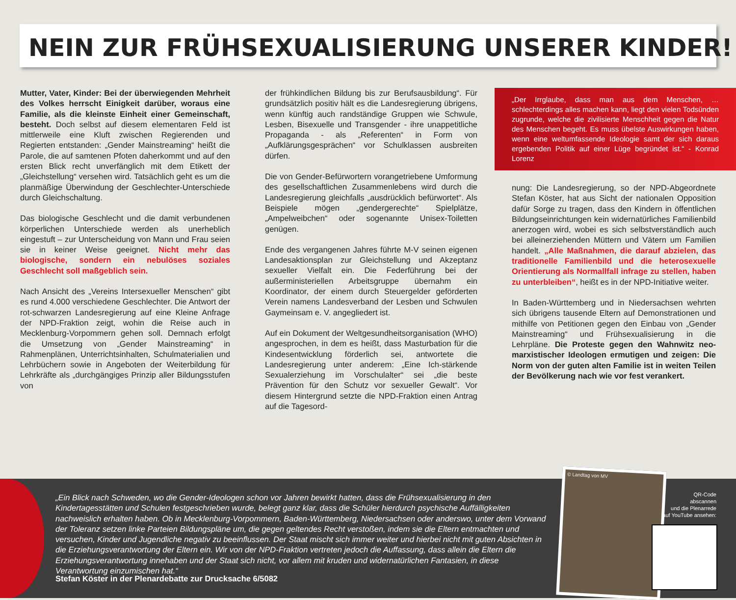NEIN ZUR FRÜHSEXUALISIERUNG UNSERER KINDER!
Mutter, Vater, Kinder: Bei der überwiegenden Mehrheit des Volkes herrscht Einigkeit darüber, woraus eine Familie, als die kleinste Einheit einer Gemeinschaft, besteht. Doch selbst auf diesem elementaren Feld ist mittlerweile eine Kluft zwischen Regierenden und Regierten entstanden: „Gender Mainstreaming“ heißt die Parole, die auf samtenen Pfoten daherkommt und auf den ersten Blick recht unverfänglich mit dem Etikett der „Gleichstellung“ versehen wird. Tatsächlich geht es um die planmäßige Überwindung der Geschlechter-Unterschiede durch Gleichschaltung.
Das biologische Geschlecht und die damit verbundenen körperlichen Unterschiede werden als unerheblich eingestuft – zur Unterscheidung von Mann und Frau seien sie in keiner Weise geeignet. Nicht mehr das biologische, sondern ein nebulöses soziales Geschlecht soll maßgeblich sein.
Nach Ansicht des „Vereins Intersexueller Menschen“ gibt es rund 4.000 verschiedene Geschlechter. Die Antwort der rot-schwarzen Landesregierung auf eine Kleine Anfrage der NPD-Fraktion zeigt, wohin die Reise auch in Mecklenburg-Vorpommern gehen soll. Demnach erfolgt die Umsetzung von „Gender Mainstreaming“ in Rahmenplänen, Unterrichtsinhalten, Schulmaterialien und Lehrbüchern sowie in Angeboten der Weiterbildung für Lehrkräfte als „durchgängiges Prinzip aller Bildungsstufen von
der frühkindlichen Bildung bis zur Berufsausbildung“. Für grundsätzlich positiv hält es die Landesregierung übrigens, wenn künftig auch randständige Gruppen wie Schwule, Lesben, Bisexuelle und Transgender - ihre unappetitliche Propaganda - als „Referenten“ in Form von „Aufklärungsgesprächen“ vor Schulklassen ausbreiten dürfen.
Die von Gender-Befürwortern vorangetriebene Umformung des gesellschaftlichen Zusammenlebens wird durch die Landesregierung gleichfalls „ausdrücklich befürwortet“. Als Beispiele mögen „gendergerechte“ Spielplätze, „Ampelweibchen“ oder sogenannte Unisex-Toiletten genügen.
Ende des vergangenen Jahres führte M-V seinen eigenen Landesaktionsplan zur Gleichstellung und Akzeptanz sexueller Vielfalt ein. Die Federführung bei der außerministeriellen Arbeitsgruppe übernahm ein Koordinator, der einem durch Steuergelder geförderten Verein namens Landesverband der Lesben und Schwulen Gaymeinsam e. V. angegliedert ist.
Auf ein Dokument der Weltgesundheitsorganisation (WHO) angesprochen, in dem es heißt, dass Masturbation für die Kindesentwicklung förderlich sei, antwortete die Landesregierung unter anderem: „Eine Ich-stärkende Sexualerziehung im Vorschulalter“ sei „die beste Prävention für den Schutz vor sexueller Gewalt“. Vor diesem Hintergrund setzte die NPD-Fraktion einen Antrag auf die Tagesord-
„Der Irrglaube, dass man aus dem Menschen, … schlechterdings alles machen kann, liegt den vielen Todsünden zugrunde, welche die zivilisierte Menschheit gegen die Natur des Menschen begeht. Es muss übelste Auswirkungen haben, wenn eine weltumfassende Ideologie samt der sich daraus ergebenden Politik auf einer Lüge begründet ist.“ - Konrad Lorenz
nung: Die Landesregierung, so der NPD-Abgeordnete Stefan Köster, hat aus Sicht der nationalen Opposition dafür Sorge zu tragen, dass den Kindern in öffentlichen Bildungseinrichtungen kein widernatürliches Familienbild anerzogen wird, wobei es sich selbstverständlich auch bei alleinerziehenden Müttern und Vätern um Familien handelt. „Alle Maßnahmen, die darauf abzielen, das traditionelle Familienbild und die heterosexuelle Orientierung als Normallfall infrage zu stellen, haben zu unterbleiben“, heißt es in der NPD-Initiative weiter.
In Baden-Württemberg und in Niedersachsen wehrten sich übrigens tausende Eltern auf Demonstrationen und mithilfe von Petitionen gegen den Einbau von „Gender Mainstreaming“ und Frühsexualisierung in die Lehrpläne. Die Proteste gegen den Wahnwitz neo-marxistischer Ideologen ermutigen und zeigen: Die Norm von der guten alten Familie ist in weiten Teilen der Bevölkerung nach wie vor fest verankert.
„Ein Blick nach Schweden, wo die Gender-Ideologen schon vor Jahren bewirkt hatten, dass die Frühsexualisierung in den Kindertagesstätten und Schulen festgeschrieben wurde, belegt ganz klar, dass die Schüler hierdurch psychische Auffälligkeiten nachweislich erhalten haben. Ob in Mecklenburg-Vorpommern, Baden-Württemberg, Niedersachsen oder anderswo, unter dem Vorwand der Toleranz setzen linke Parteien Bildungspläne um, die gegen geltendes Recht verstoßen, indem sie die Eltern entmachten und versuchen, Kinder und Jugendliche negativ zu beeinflussen. Der Staat mischt sich immer weiter und hierbei nicht mit guten Absichten in die Erziehungsverantwortung der Eltern ein. Wir von der NPD-Fraktion vertreten jedoch die Auffassung, dass allein die Eltern die Erziehungsverantwortung innehaben und der Staat sich nicht, vor allem mit kruden und widernatürlichen Fantasien, in diese Verantwortung einzumischen hat.“
Stefan Köster in der Plenardebatte zur Drucksache 6/5082
© Landtag von MV
QR-Code
abscannen
und die Plenarrede
auf YouTube ansehen: